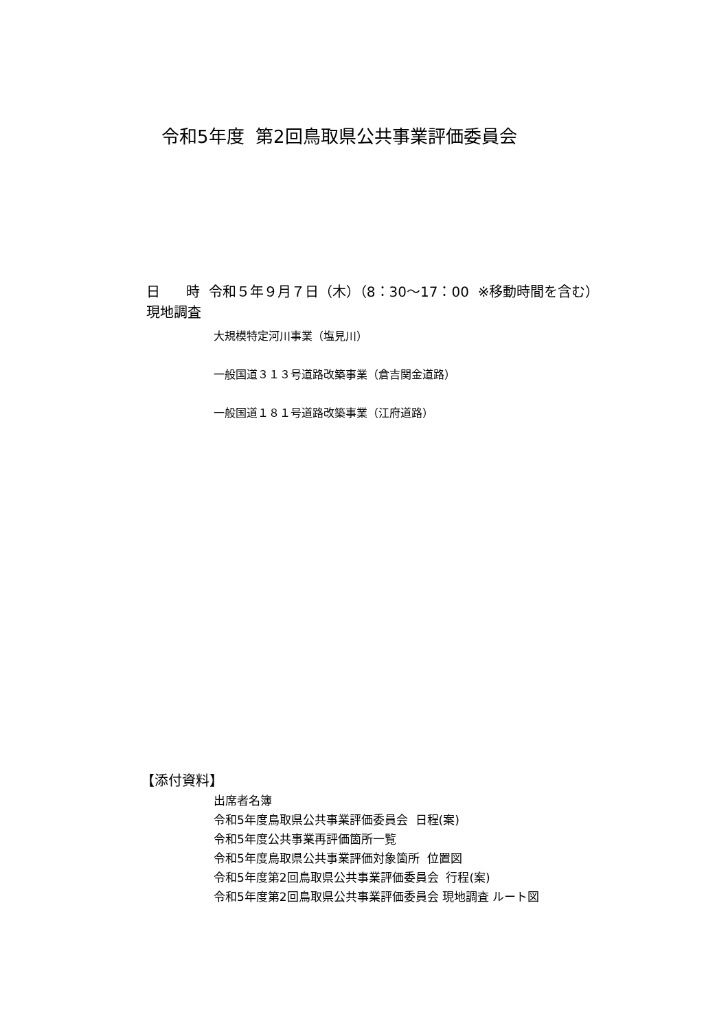令和5年度 第2回鳥取県公共事業評価委員会
日 時 令和５年９月７日（木）（8：30～17：00 ※移動時間を含む）
現地調査
大規模特定河川事業（塩見川）
一般国道３１３号道路改築事業（倉吉関金道路）
一般国道１８１号道路改築事業（江府道路）
【添付資料】
出席者名簿
令和5年度鳥取県公共事業評価委員会 日程(案)
令和5年度公共事業再評価箇所一覧
令和5年度鳥取県公共事業評価対象箇所 位置図
令和5年度第2回鳥取県公共事業評価委員会 行程(案)
令和5年度第2回鳥取県公共事業評価委員会 現地調査 ルート図